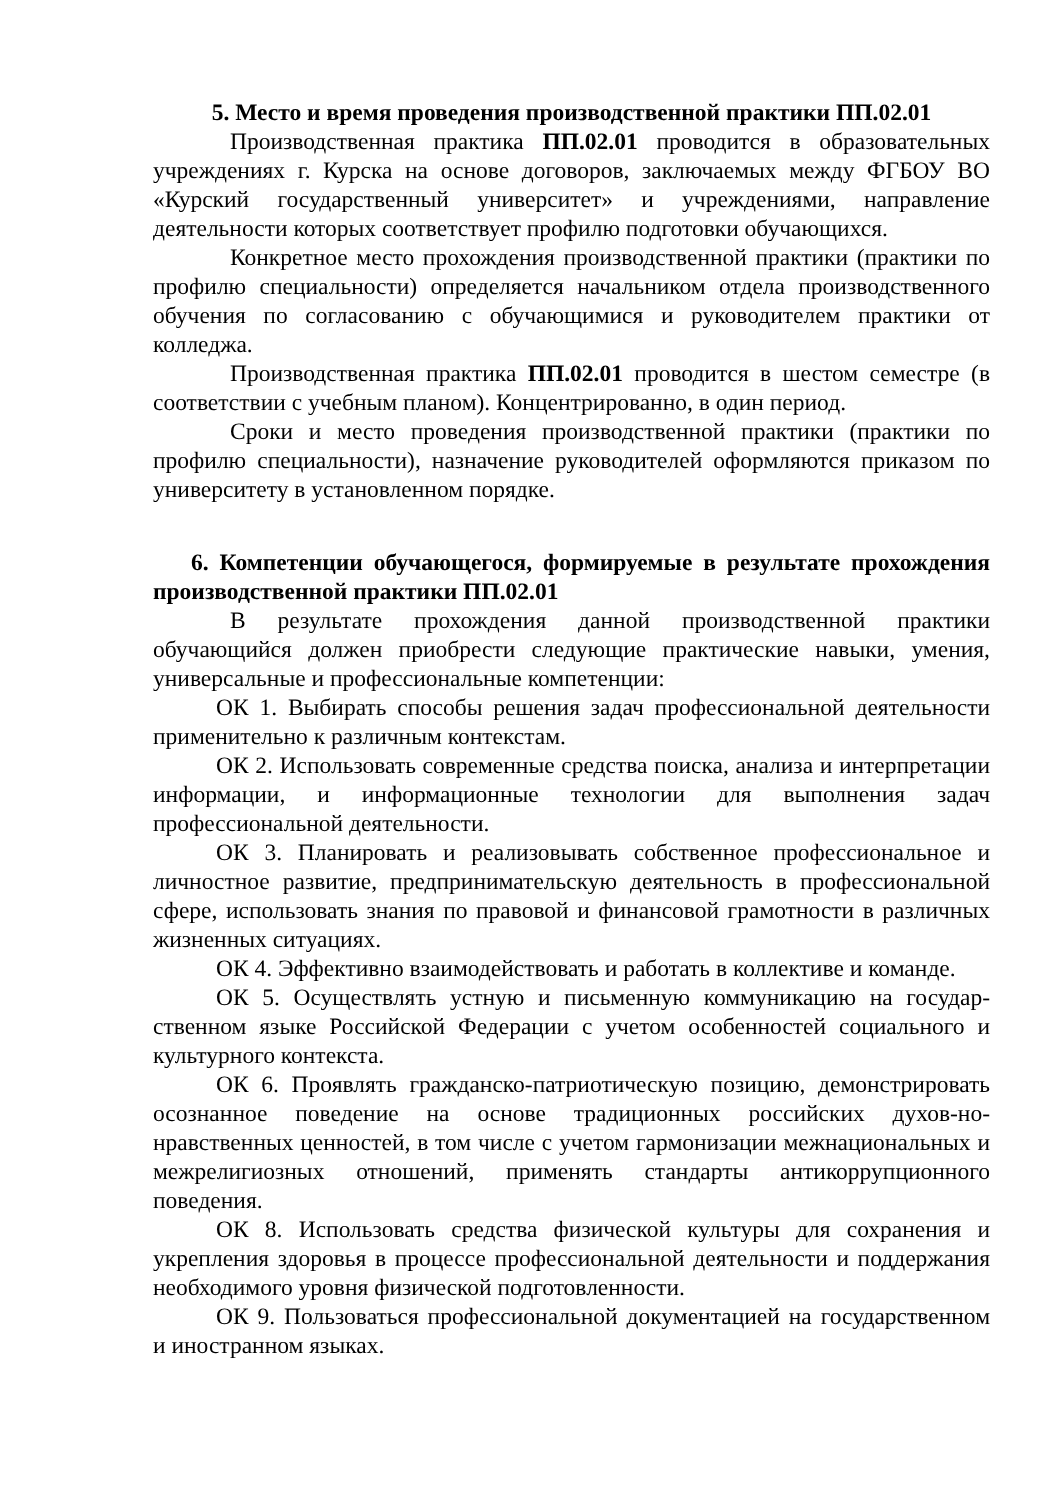5. Место и время проведения производственной практики ПП.02.01
Производственная практика ПП.02.01 проводится в образовательных учреждениях г. Курска на основе договоров, заключаемых между ФГБОУ ВО «Курский государственный университет» и учреждениями, направление деятельности которых соответствует профилю подготовки обучающихся.
Конкретное место прохождения производственной практики (практики по профилю специальности) определяется начальником отдела производственного обучения по согласованию с обучающимися и руководителем практики от колледжа.
Производственная практика ПП.02.01 проводится в шестом семестре (в соответствии с учебным планом). Концентрированно, в один период.
Сроки и место проведения производственной практики (практики по профилю специальности), назначение руководителей оформляются приказом по университету в установленном порядке.
6. Компетенции обучающегося, формируемые в результате прохождения производственной практики ПП.02.01
В результате прохождения данной производственной практики обучающийся должен приобрести следующие практические навыки, умения, универсальные и профессиональные компетенции:
ОК 1. Выбирать способы решения задач профессиональной деятельности применительно к различным контекстам.
ОК 2. Использовать современные средства поиска, анализа и интерпретации информации, и информационные технологии для выполнения задач профессиональной деятельности.
ОК 3. Планировать и реализовывать собственное профессиональное и личностное развитие, предпринимательскую деятельность в профессиональной сфере, использовать знания по правовой и финансовой грамотности в различных жизненных ситуациях.
ОК 4. Эффективно взаимодействовать и работать в коллективе и команде.
ОК 5. Осуществлять устную и письменную коммуникацию на государ-ственном языке Российской Федерации с учетом особенностей социального и культурного контекста.
ОК 6. Проявлять гражданско-патриотическую позицию, демонстрировать осознанное поведение на основе традиционных российских духов-но-нравственных ценностей, в том числе с учетом гармонизации межнациональных и межрелигиозных отношений, применять стандарты антикоррупционного поведения.
ОК 8. Использовать средства физической культуры для сохранения и укрепления здоровья в процессе профессиональной деятельности и поддержания необходимого уровня физической подготовленности.
ОК 9. Пользоваться профессиональной документацией на государственном и иностранном языках.